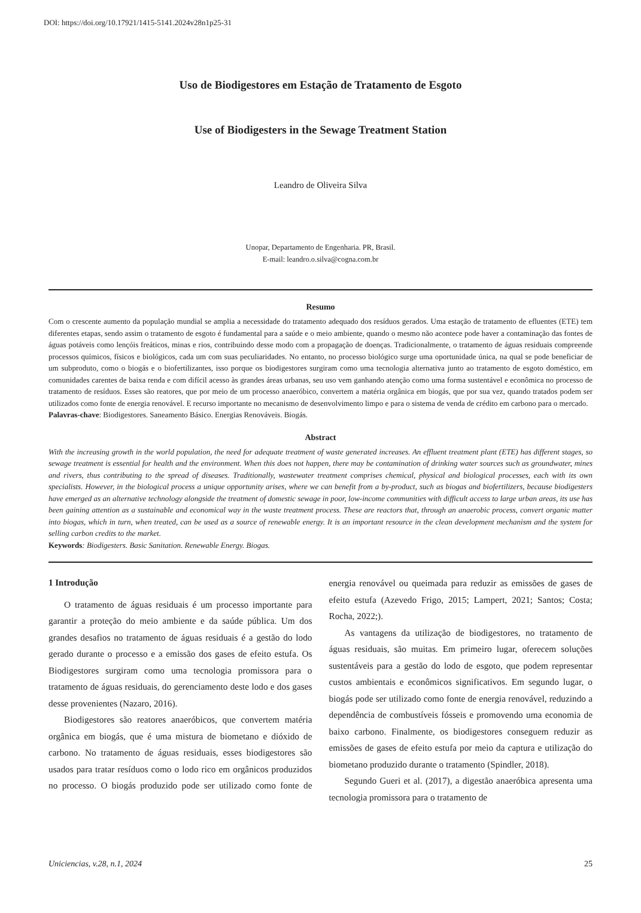DOI: https://doi.org/10.17921/1415-5141.2024v28n1p25-31
Uso de Biodigestores em Estação de Tratamento de Esgoto
Use of Biodigesters in the Sewage Treatment Station
Leandro de Oliveira Silva
Unopar, Departamento de Engenharia. PR, Brasil.
E-mail: leandro.o.silva@cogna.com.br
Resumo
Com o crescente aumento da população mundial se amplia a necessidade do tratamento adequado dos resíduos gerados. Uma estação de tratamento de efluentes (ETE) tem diferentes etapas, sendo assim o tratamento de esgoto é fundamental para a saúde e o meio ambiente, quando o mesmo não acontece pode haver a contaminação das fontes de águas potáveis como lençóis freáticos, minas e rios, contribuindo desse modo com a propagação de doenças. Tradicionalmente, o tratamento de águas residuais compreende processos químicos, físicos e biológicos, cada um com suas peculiaridades. No entanto, no processo biológico surge uma oportunidade única, na qual se pode beneficiar de um subproduto, como o biogás e o biofertilizantes, isso porque os biodigestores surgiram como uma tecnologia alternativa junto ao tratamento de esgoto doméstico, em comunidades carentes de baixa renda e com difícil acesso às grandes áreas urbanas, seu uso vem ganhando atenção como uma forma sustentável e econômica no processo de tratamento de resíduos. Esses são reatores, que por meio de um processo anaeróbico, convertem a matéria orgânica em biogás, que por sua vez, quando tratados podem ser utilizados como fonte de energia renovável. E recurso importante no mecanismo de desenvolvimento limpo e para o sistema de venda de crédito em carbono para o mercado.
Palavras-chave: Biodigestores. Saneamento Básico. Energias Renováveis. Biogás.
Abstract
With the increasing growth in the world population, the need for adequate treatment of waste generated increases. An effluent treatment plant (ETE) has different stages, so sewage treatment is essential for health and the environment. When this does not happen, there may be contamination of drinking water sources such as groundwater, mines and rivers, thus contributing to the spread of diseases. Traditionally, wastewater treatment comprises chemical, physical and biological processes, each with its own specialists. However, in the biological process a unique opportunity arises, where we can benefit from a by-product, such as biogas and biofertilizers, because biodigesters have emerged as an alternative technology alongside the treatment of domestic sewage in poor, low-income communities with difficult access to large urban areas, its use has been gaining attention as a sustainable and economical way in the waste treatment process. These are reactors that, through an anaerobic process, convert organic matter into biogas, which in turn, when treated, can be used as a source of renewable energy. It is an important resource in the clean development mechanism and the system for selling carbon credits to the market.
Keywords: Biodigesters. Basic Sanitation. Renewable Energy. Biogas.
1 Introdução
O tratamento de águas residuais é um processo importante para garantir a proteção do meio ambiente e da saúde pública. Um dos grandes desafios no tratamento de águas residuais é a gestão do lodo gerado durante o processo e a emissão dos gases de efeito estufa. Os Biodigestores surgiram como uma tecnologia promissora para o tratamento de águas residuais, do gerenciamento deste lodo e dos gases desse provenientes (Nazaro, 2016).
Biodigestores são reatores anaeróbicos, que convertem matéria orgânica em biogás, que é uma mistura de biometano e dióxido de carbono. No tratamento de águas residuais, esses biodigestores são usados para tratar resíduos como o lodo rico em orgânicos produzidos no processo. O biogás produzido pode ser utilizado como fonte de energia renovável ou queimada para reduzir as emissões de gases de efeito estufa (Azevedo Frigo, 2015; Lampert, 2021; Santos; Costa; Rocha, 2022;).
As vantagens da utilização de biodigestores, no tratamento de águas residuais, são muitas. Em primeiro lugar, oferecem soluções sustentáveis para a gestão do lodo de esgoto, que podem representar custos ambientais e econômicos significativos. Em segundo lugar, o biogás pode ser utilizado como fonte de energia renovável, reduzindo a dependência de combustíveis fósseis e promovendo uma economia de baixo carbono. Finalmente, os biodigestores conseguem reduzir as emissões de gases de efeito estufa por meio da captura e utilização do biometano produzido durante o tratamento (Spindler, 2018).
Segundo Gueri et al. (2017), a digestão anaeróbica apresenta uma tecnologia promissora para o tratamento de
Uniciencias, v.28, n.1, 2024 25